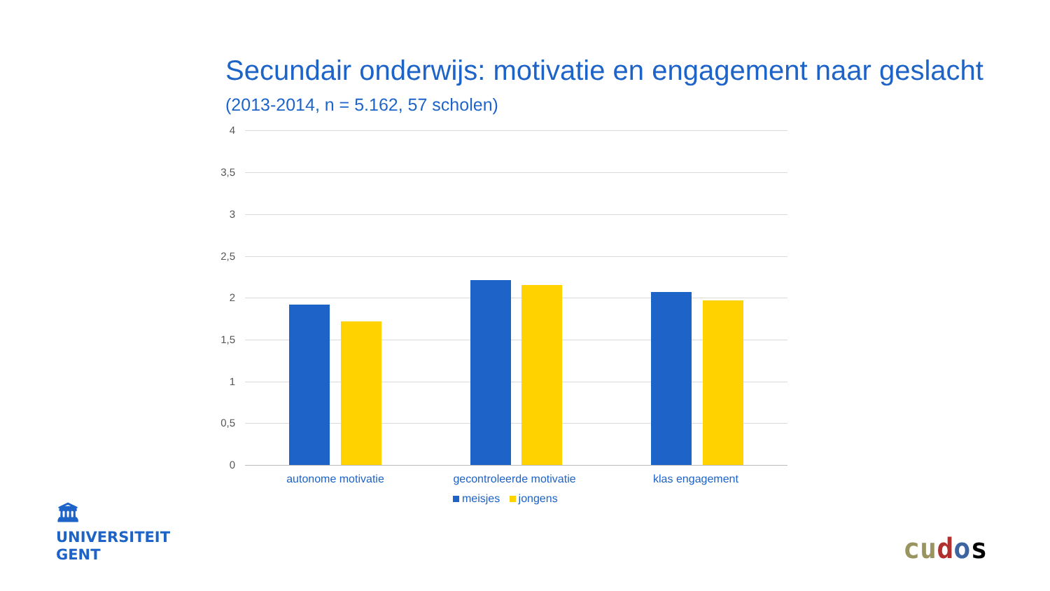Secundair onderwijs: motivatie en engagement naar geslacht
(2013-2014, n = 5.162, 57 scholen)
4
3,5
3
2,5
2
1,5
1
0,5
0
autonome motivatie gecontroleerde motivatie klas engagement
meisjes jongens
🏛
UNIVERSITEIT
GENT
cudos